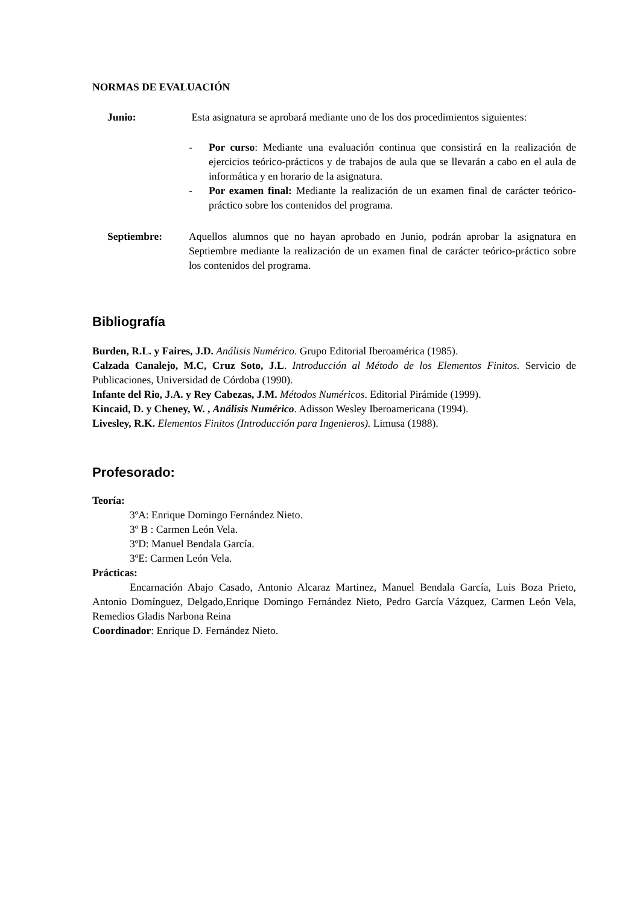NORMAS DE EVALUACIÓN
Junio: Esta asignatura se aprobará mediante uno de los dos procedimientos siguientes:
- Por curso: Mediante una evaluación continua que consistirá en la realización de ejercicios teórico-prácticos y de trabajos de aula que se llevarán a cabo en el aula de informática y en horario de la asignatura.
- Por examen final: Mediante la realización de un examen final de carácter teórico-práctico sobre los contenidos del programa.
Septiembre: Aquellos alumnos que no hayan aprobado en Junio, podrán aprobar la asignatura en Septiembre mediante la realización de un examen final de carácter teórico-práctico sobre los contenidos del programa.
Bibliografía
Burden, R.L. y Faires, J.D. Análisis Numérico. Grupo Editorial Iberoamérica (1985).
Calzada Canalejo, M.C, Cruz Soto, J.L. Introducción al Método de los Elementos Finitos. Servicio de Publicaciones, Universidad de Córdoba (1990).
Infante del Rio, J.A. y Rey Cabezas, J.M. Métodos Numéricos. Editorial Pirámide (1999).
Kincaid, D. y Cheney, W. , Análisis Numérico. Adisson Wesley Iberoamericana (1994).
Livesley, R.K. Elementos Finitos (Introducción para Ingenieros). Limusa (1988).
Profesorado:
Teoría:
3ºA: Enrique Domingo Fernández Nieto.
3º B : Carmen León Vela.
3ºD: Manuel Bendala García.
3ºE: Carmen León Vela.
Prácticas:
Encarnación Abajo Casado, Antonio Alcaraz Martinez, Manuel Bendala García, Luis Boza Prieto, Antonio Domínguez, Delgado,Enrique Domingo Fernández Nieto, Pedro García Vázquez, Carmen León Vela, Remedios Gladis Narbona Reina
Coordinador: Enrique D. Fernández Nieto.